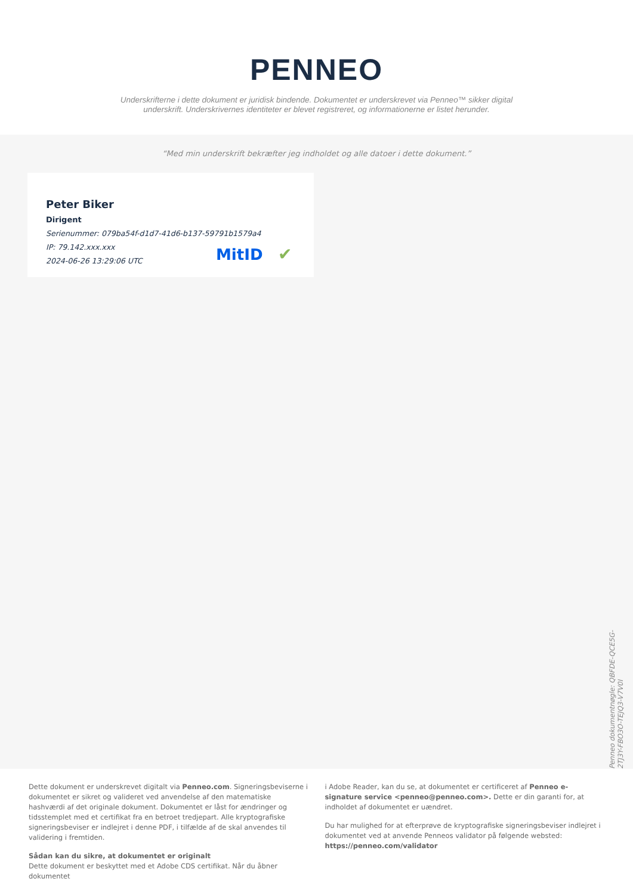PENNEO
Underskrifterne i dette dokument er juridisk bindende. Dokumentet er underskrevet via Penneo™ sikker digital underskrift. Underskrivernes identiteter er blevet registreret, og informationerne er listet herunder.
“Med min underskrift bekræfter jeg indholdet og alle datoer i dette dokument.”
Peter Biker
Dirigent
Serienummer: 079ba54f-d1d7-41d6-b137-59791b1579a4
IP: 79.142.xxx.xxx
2024-06-26 13:29:06 UTC
MitID ✔
Penneo dokumentnøgle: QBFDE-QCE5G-2TJ3Y-FBO3O-TEJQ3-V7V0I
Dette dokument er underskrevet digitalt via Penneo.com. Signeringsbeviserne i dokumentet er sikret og valideret ved anvendelse af den matematiske hashværdi af det originale dokument. Dokumentet er låst for ændringer og tidsstemplet med et certifikat fra en betroet tredjepart. Alle kryptografiske signeringsbeviser er indlejret i denne PDF, i tilfælde af de skal anvendes til validering i fremtiden.
Sådan kan du sikre, at dokumentet er originalt
Dette dokument er beskyttet med et Adobe CDS certifikat. Når du åbner dokumentet
i Adobe Reader, kan du se, at dokumentet er certificeret af Penneo e-signature service <penneo@penneo.com>. Dette er din garanti for, at indholdet af dokumentet er uændret.
Du har mulighed for at efterprøve de kryptografiske signeringsbeviser indlejret i dokumentet ved at anvende Penneos validator på følgende websted: https://penneo.com/validator